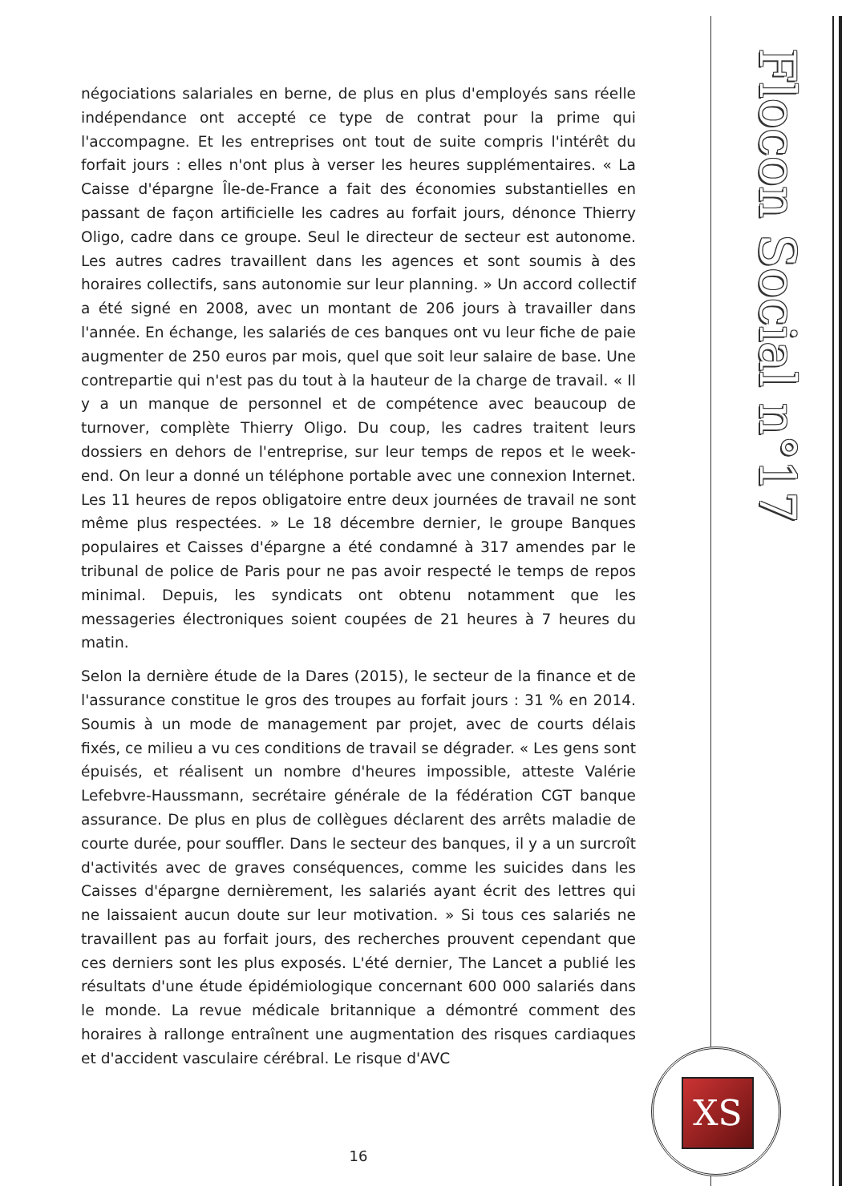négociations salariales en berne, de plus en plus d'employés sans réelle indépendance ont accepté ce type de contrat pour la prime qui l'accompagne. Et les entreprises ont tout de suite compris l'intérêt du forfait jours : elles n'ont plus à verser les heures supplémentaires. « La Caisse d'épargne Île-de-France a fait des économies substantielles en passant de façon artificielle les cadres au forfait jours, dénonce Thierry Oligo, cadre dans ce groupe. Seul le directeur de secteur est autonome. Les autres cadres travaillent dans les agences et sont soumis à des horaires collectifs, sans autonomie sur leur planning. » Un accord collectif a été signé en 2008, avec un montant de 206 jours à travailler dans l'année. En échange, les salariés de ces banques ont vu leur fiche de paie augmenter de 250 euros par mois, quel que soit leur salaire de base. Une contrepartie qui n'est pas du tout à la hauteur de la charge de travail. « Il y a un manque de personnel et de compétence avec beaucoup de turnover, complète Thierry Oligo. Du coup, les cadres traitent leurs dossiers en dehors de l'entreprise, sur leur temps de repos et le week-end. On leur a donné un téléphone portable avec une connexion Internet. Les 11 heures de repos obligatoire entre deux journées de travail ne sont même plus respectées. » Le 18 décembre dernier, le groupe Banques populaires et Caisses d'épargne a été condamné à 317 amendes par le tribunal de police de Paris pour ne pas avoir respecté le temps de repos minimal. Depuis, les syndicats ont obtenu notamment que les messageries électroniques soient coupées de 21 heures à 7 heures du matin.
Selon la dernière étude de la Dares (2015), le secteur de la finance et de l'assurance constitue le gros des troupes au forfait jours : 31 % en 2014. Soumis à un mode de management par projet, avec de courts délais fixés, ce milieu a vu ces conditions de travail se dégrader. « Les gens sont épuisés, et réalisent un nombre d'heures impossible, atteste Valérie Lefebvre-Haussmann, secrétaire générale de la fédération CGT banque assurance. De plus en plus de collègues déclarent des arrêts maladie de courte durée, pour souffler. Dans le secteur des banques, il y a un surcroît d'activités avec de graves conséquences, comme les suicides dans les Caisses d'épargne dernièrement, les salariés ayant écrit des lettres qui ne laissaient aucun doute sur leur motivation. » Si tous ces salariés ne travaillent pas au forfait jours, des recherches prouvent cependant que ces derniers sont les plus exposés. L'été dernier, The Lancet a publié les résultats d'une étude épidémiologique concernant 600 000 salariés dans le monde. La revue médicale britannique a démontré comment des horaires à rallonge entraînent une augmentation des risques cardiaques et d'accident vasculaire cérébral. Le risque d'AVC
16
Flocon Social n°17
XS